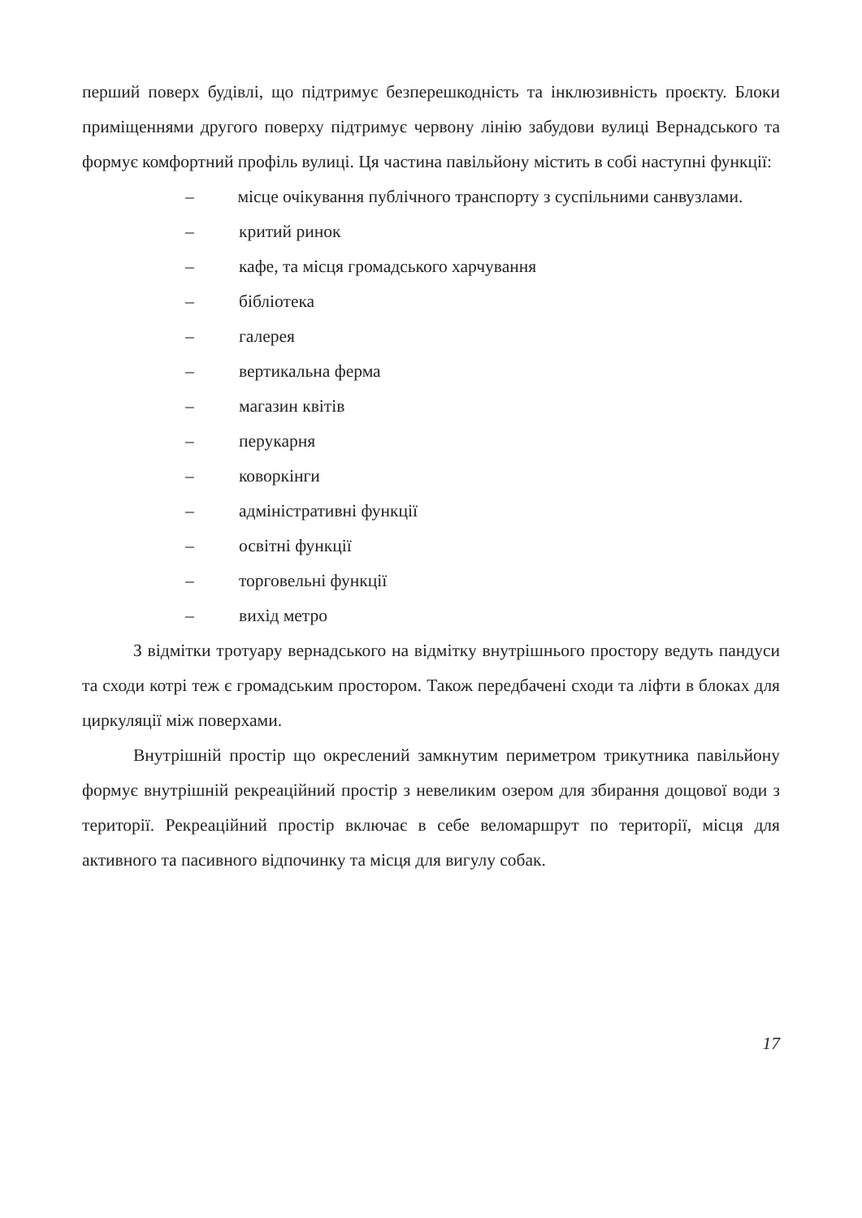перший поверх будівлі, що підтримує безперешкодність та інклюзивність проєкту. Блоки приміщеннями другого поверху підтримує червону лінію забудови вулиці Вернадського та формує комфортний профіль вулиці. Ця частина павільйону містить в собі наступні функції:
– місце очікування публічного транспорту з суспільними санвузлами.
– критий ринок
– кафе, та місця громадського харчування
– бібліотека
– галерея
– вертикальна ферма
– магазин квітів
– перукарня
– коворкінги
– адміністративні функції
– освітні функції
– торговельні функції
– вихід метро
З відмітки тротуару вернадського на відмітку внутрішнього простору ведуть пандуси та сходи котрі теж є громадським простором. Також передбачені сходи та ліфти в блоках для циркуляції між поверхами.
Внутрішній простір що окреслений замкнутим периметром трикутника павільйону формує внутрішній рекреаційний простір з невеликим озером для збирання дощової води з території. Рекреаційний простір включає в себе веломаршрут по території, місця для активного та пасивного відпочинку та місця для вигулу собак.
17